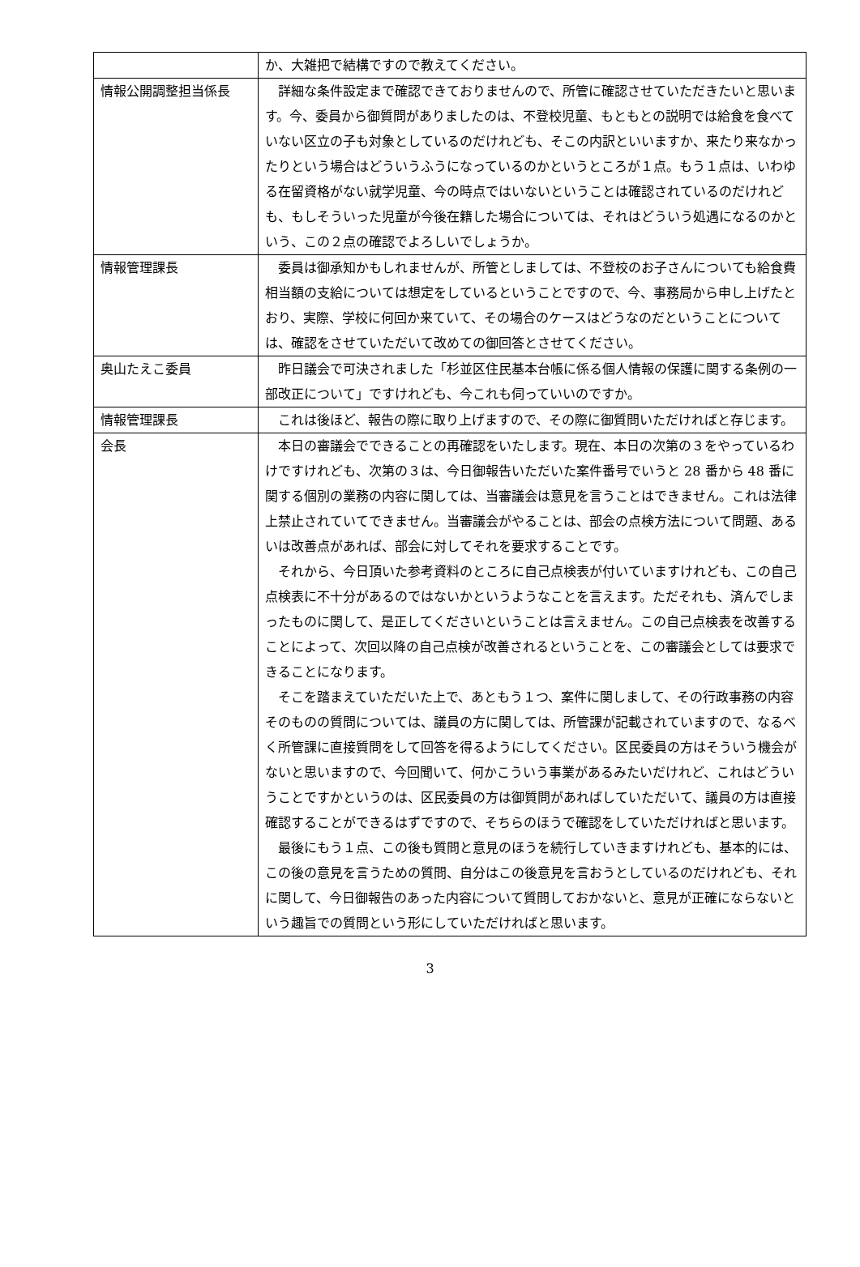| | か、大雑把で結構ですので教えてください。 |
| 情報公開調整担当係長 | 詳細な条件設定まで確認できておりませんので、所管に確認させていただきたいと思います。今、委員から御質問がありましたのは、不登校児童、もともとの説明では給食を食べていない区立の子も対象としているのだけれども、そこの内訳といいますか、来たり来なかったりという場合はどういうふうになっているのかというところが１点。もう１点は、いわゆる在留資格がない就学児童、今の時点ではいないということは確認されているのだけれども、もしそういった児童が今後在籍した場合については、それはどういう処遇になるのかという、この２点の確認でよろしいでしょうか。 |
| 情報管理課長 | 委員は御承知かもしれませんが、所管としましては、不登校のお子さんについても給食費相当額の支給については想定をしているということですので、今、事務局から申し上げたとおり、実際、学校に何回か来ていて、その場合のケースはどうなのだということについては、確認をさせていただいて改めての御回答とさせてください。 |
| 奥山たえこ委員 | 昨日議会で可決されました「杉並区住民基本台帳に係る個人情報の保護に関する条例の一部改正について」ですけれども、今これも伺っていいのですか。 |
| 情報管理課長 | これは後ほど、報告の際に取り上げますので、その際に御質問いただければと存じます。 |
| 会長 | 本日の審議会でできることの再確認をいたします。現在、本日の次第の３をやっているわけですけれども、次第の３は、今日御報告いただいた案件番号でいうと 28 番から 48 番に関する個別の業務の内容に関しては、当審議会は意見を言うことはできません。これは法律上禁止されていてできません。当審議会がやることは、部会の点検方法について問題、あるいは改善点があれば、部会に対してそれを要求することです。 それから、今日頂いた参考資料のところに自己点検表が付いていますけれども、この自己点検表に不十分があるのではないかというようなことを言えます。ただそれも、済んでしまったものに関して、是正してくださいということは言えません。この自己点検表を改善することによって、次回以降の自己点検が改善されるということを、この審議会としては要求できることになります。 そこを踏まえていただいた上で、あともう１つ、案件に関しまして、その行政事務の内容そのものの質問については、議員の方に関しては、所管課が記載されていますので、なるべく所管課に直接質問をして回答を得るようにしてください。区民委員の方はそういう機会がないと思いますので、今回聞いて、何かこういう事業があるみたいだけれど、これはどういうことですかというのは、区民委員の方は御質問があればしていただいて、議員の方は直接確認することができるはずですので、そちらのほうで確認をしていただければと思います。 最後にもう１点、この後も質問と意見のほうを続行していきますけれども、基本的には、この後の意見を言うための質問、自分はこの後意見を言おうとしているのだけれども、それに関して、今日御報告のあった内容について質問しておかないと、意見が正確にならないという趣旨での質問という形にしていただければと思います。 |
3